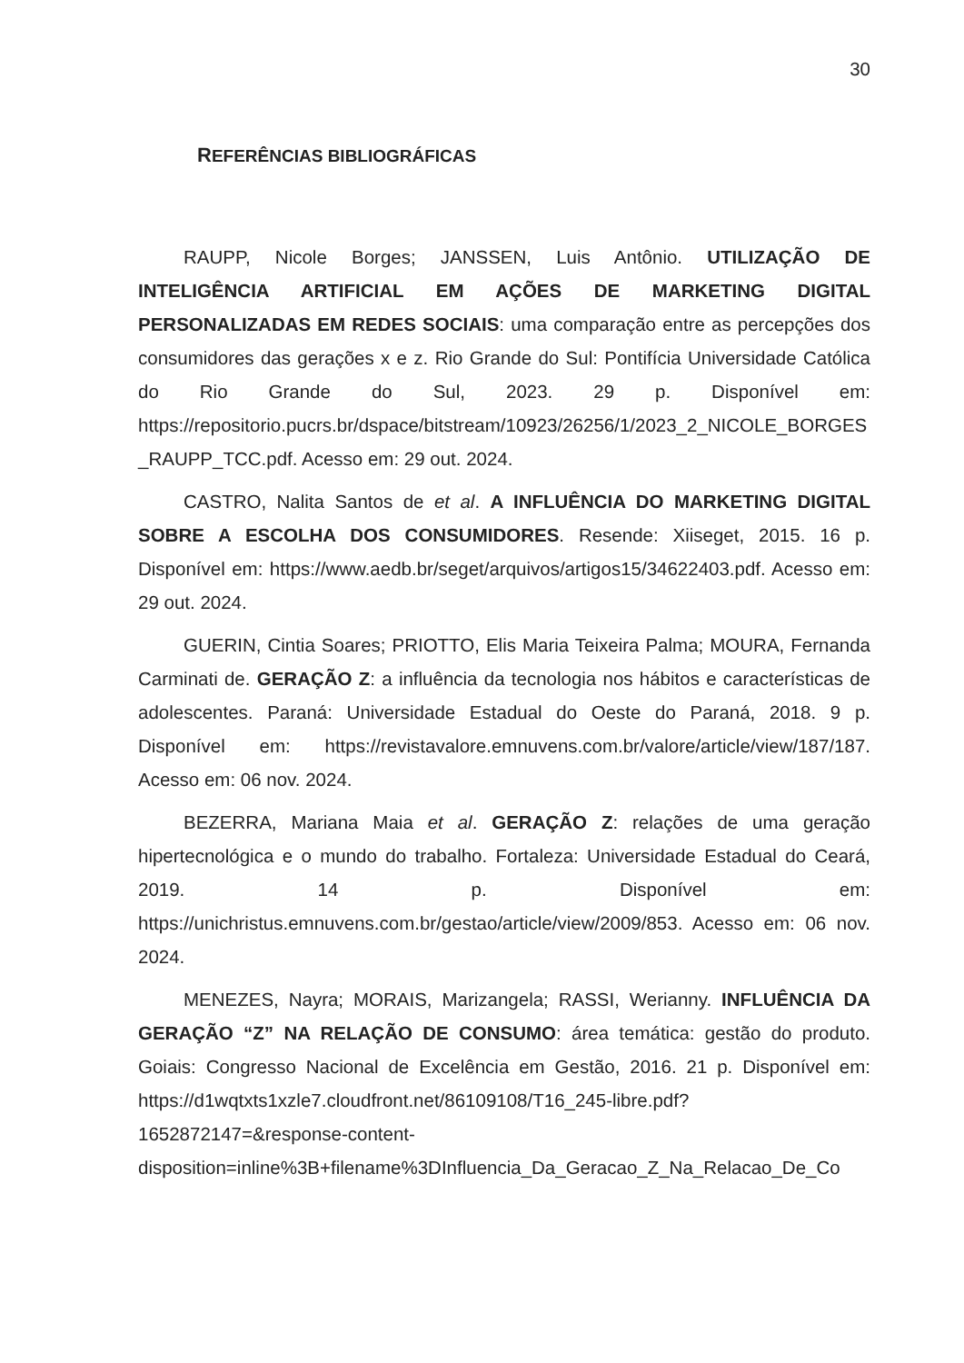30
REFERÊNCIAS BIBLIOGRÁFICAS
RAUPP, Nicole Borges; JANSSEN, Luis Antônio. UTILIZAÇÃO DE INTELIGÊNCIA ARTIFICIAL EM AÇÕES DE MARKETING DIGITAL PERSONALIZADAS EM REDES SOCIAIS: uma comparação entre as percepções dos consumidores das gerações x e z. Rio Grande do Sul: Pontifícia Universidade Católica do Rio Grande do Sul, 2023. 29 p. Disponível em: https://repositorio.pucrs.br/dspace/bitstream/10923/26256/1/2023_2_NICOLE_BORGES_RAUPP_TCC.pdf. Acesso em: 29 out. 2024.
CASTRO, Nalita Santos de et al. A INFLUÊNCIA DO MARKETING DIGITAL SOBRE A ESCOLHA DOS CONSUMIDORES. Resende: Xiiseget, 2015. 16 p. Disponível em: https://www.aedb.br/seget/arquivos/artigos15/34622403.pdf. Acesso em: 29 out. 2024.
GUERIN, Cintia Soares; PRIOTTO, Elis Maria Teixeira Palma; MOURA, Fernanda Carminati de. GERAÇÃO Z: a influência da tecnologia nos hábitos e características de adolescentes. Paraná: Universidade Estadual do Oeste do Paraná, 2018. 9 p. Disponível em: https://revistavalore.emnuvens.com.br/valore/article/view/187/187. Acesso em: 06 nov. 2024.
BEZERRA, Mariana Maia et al. GERAÇÃO Z: relações de uma geração hipertecnológica e o mundo do trabalho. Fortaleza: Universidade Estadual do Ceará, 2019. 14 p. Disponível em: https://unichristus.emnuvens.com.br/gestao/article/view/2009/853. Acesso em: 06 nov. 2024.
MENEZES, Nayra; MORAIS, Marizangela; RASSI, Werianny. INFLUÊNCIA DA GERAÇÃO “Z” NA RELAÇÃO DE CONSUMO: área temática: gestão do produto. Goiais: Congresso Nacional de Excelência em Gestão, 2016. 21 p. Disponível em: https://d1wqtxts1xzle7.cloudfront.net/86109108/T16_245-libre.pdf?1652872147=&response-content-disposition=inline%3B+filename%3DInfluencia_Da_Geracao_Z_Na_Relacao_De_Co